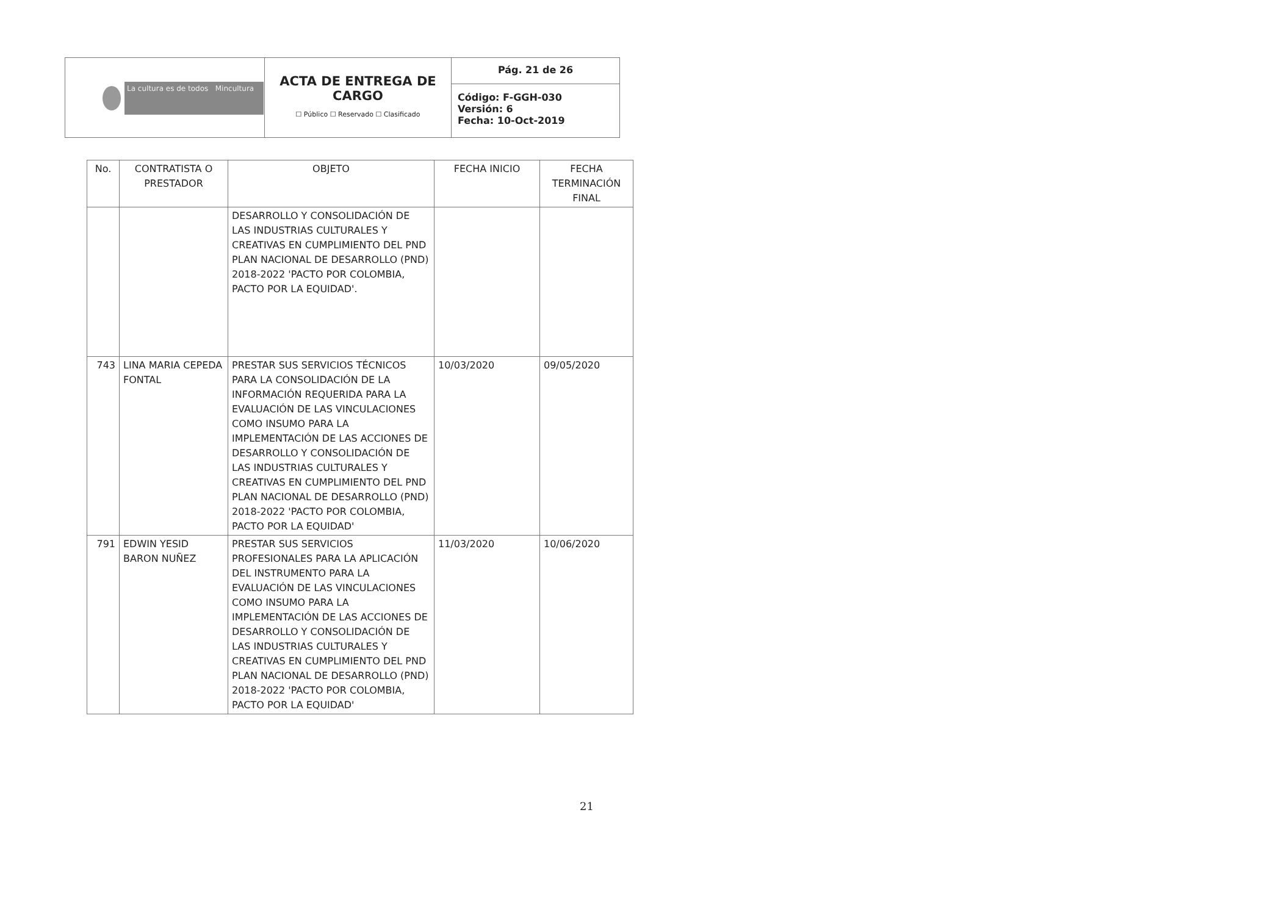| La cultura es de todos Mincultura | ACTA DE ENTREGA DE CARGO ☐ Público ☐ Reservado ☐ Clasificado | Pág. 21 de 26 |
| | | Código: F-GGH-030 Versión: 6 Fecha: 10-Oct-2019 |
| No. | CONTRATISTA O PRESTADOR | OBJETO | FECHA INICIO | FECHA TERMINACIÓN FINAL |
| --- | --- | --- | --- | --- |
| | | DESARROLLO Y CONSOLIDACIÓN DE LAS INDUSTRIAS CULTURALES Y CREATIVAS EN CUMPLIMIENTO DEL PND PLAN NACIONAL DE DESARROLLO (PND) 2018-2022 'PACTO POR COLOMBIA, PACTO POR LA EQUIDAD'. | | |
| 743 | LINA MARIA CEPEDA FONTAL | PRESTAR SUS SERVICIOS TÉCNICOS PARA LA CONSOLIDACIÓN DE LA INFORMACIÓN REQUERIDA PARA LA EVALUACIÓN DE LAS VINCULACIONES COMO INSUMO PARA LA IMPLEMENTACIÓN DE LAS ACCIONES DE DESARROLLO Y CONSOLIDACIÓN DE LAS INDUSTRIAS CULTURALES Y CREATIVAS EN CUMPLIMIENTO DEL PND PLAN NACIONAL DE DESARROLLO (PND) 2018-2022 'PACTO POR COLOMBIA, PACTO POR LA EQUIDAD' | 10/03/2020 | 09/05/2020 |
| 791 | EDWIN YESID BARON NUÑEZ | PRESTAR SUS SERVICIOS PROFESIONALES PARA LA APLICACIÓN DEL INSTRUMENTO PARA LA EVALUACIÓN DE LAS VINCULACIONES COMO INSUMO PARA LA IMPLEMENTACIÓN DE LAS ACCIONES DE DESARROLLO Y CONSOLIDACIÓN DE LAS INDUSTRIAS CULTURALES Y CREATIVAS EN CUMPLIMIENTO DEL PND PLAN NACIONAL DE DESARROLLO (PND) 2018-2022 'PACTO POR COLOMBIA, PACTO POR LA EQUIDAD' | 11/03/2020 | 10/06/2020 |
21